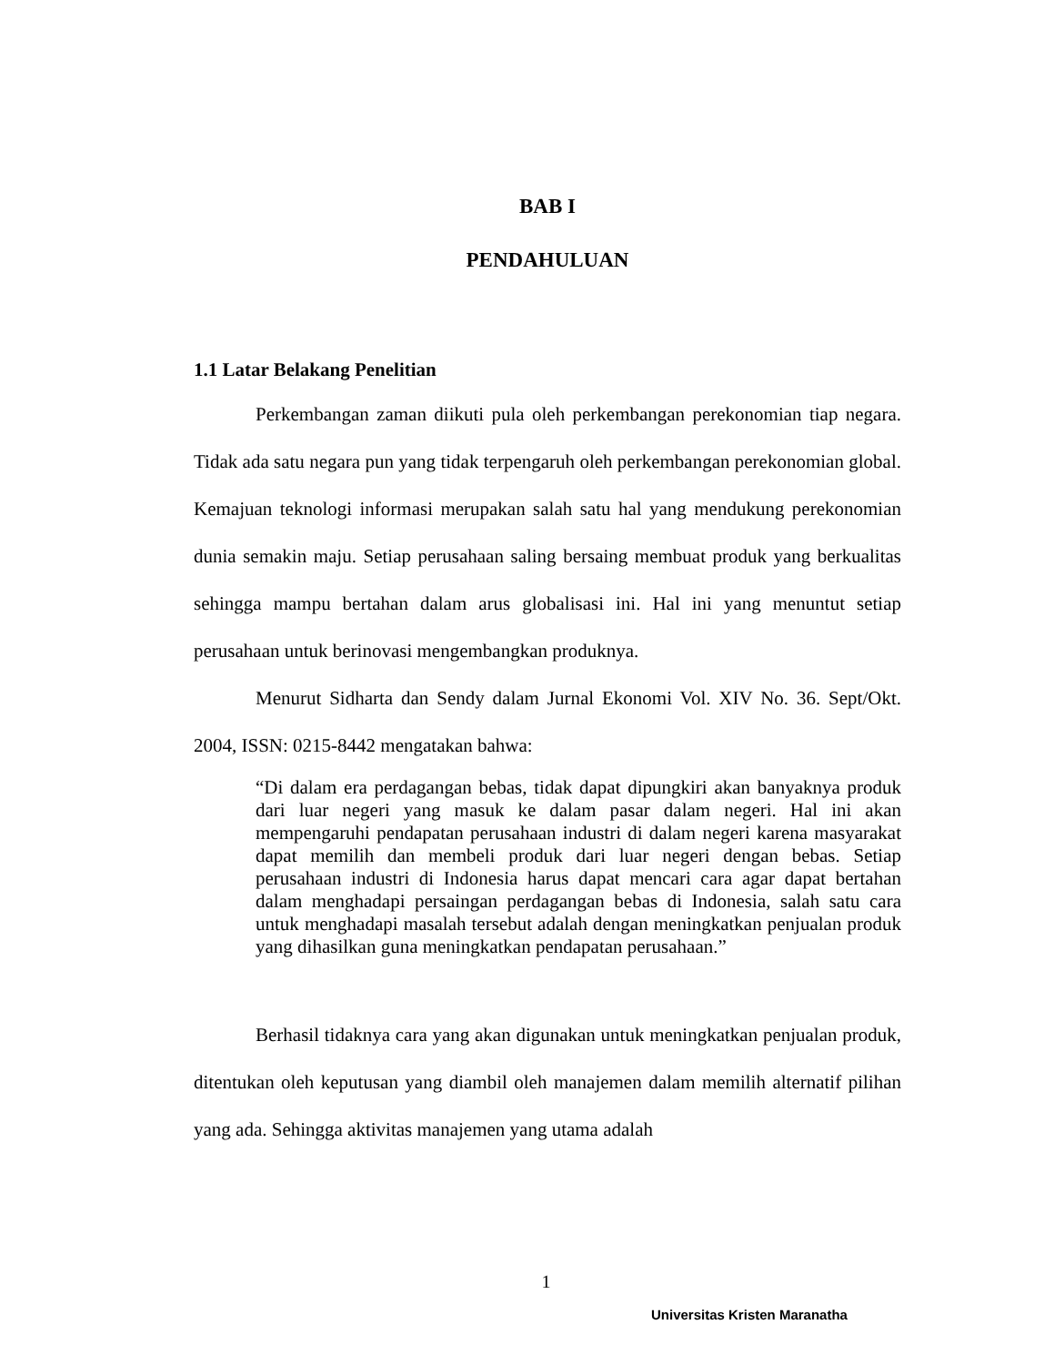BAB I
PENDAHULUAN
1.1 Latar Belakang Penelitian
Perkembangan zaman diikuti pula oleh perkembangan perekonomian tiap negara. Tidak ada satu negara pun yang tidak terpengaruh oleh perkembangan perekonomian global. Kemajuan teknologi informasi merupakan salah satu hal yang mendukung perekonomian dunia semakin maju. Setiap perusahaan saling bersaing membuat produk yang berkualitas sehingga mampu bertahan dalam arus globalisasi ini. Hal ini yang menuntut setiap perusahaan untuk berinovasi mengembangkan produknya.
Menurut Sidharta dan Sendy dalam Jurnal Ekonomi Vol. XIV No. 36. Sept/Okt. 2004, ISSN: 0215-8442 mengatakan bahwa:
“Di dalam era perdagangan bebas, tidak dapat dipungkiri akan banyaknya produk dari luar negeri yang masuk ke dalam pasar dalam negeri. Hal ini akan mempengaruhi pendapatan perusahaan industri di dalam negeri karena masyarakat dapat memilih dan membeli produk dari luar negeri dengan bebas. Setiap perusahaan industri di Indonesia harus dapat mencari cara agar dapat bertahan dalam menghadapi persaingan perdagangan bebas di Indonesia, salah satu cara untuk menghadapi masalah tersebut adalah dengan meningkatkan penjualan produk yang dihasilkan guna meningkatkan pendapatan perusahaan.”
Berhasil tidaknya cara yang akan digunakan untuk meningkatkan penjualan produk, ditentukan oleh keputusan yang diambil oleh manajemen dalam memilih alternatif pilihan yang ada. Sehingga aktivitas manajemen yang utama adalah
1
Universitas Kristen Maranatha